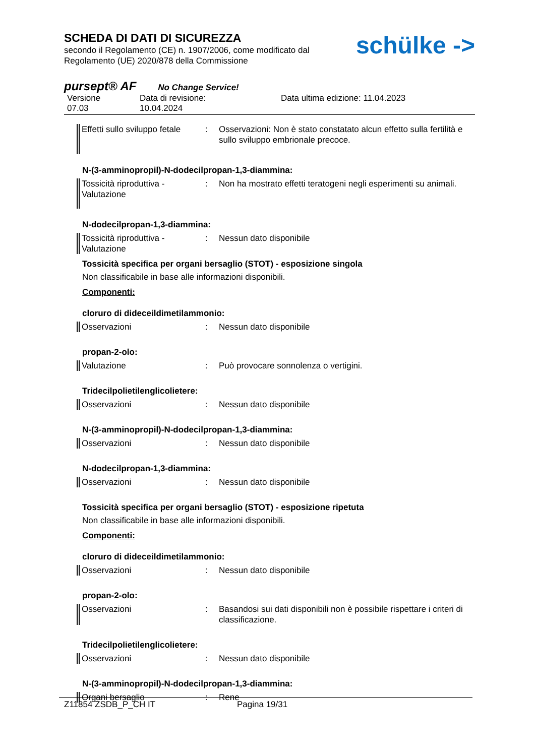schülke ->
SCHEDA DI DATI DI SICUREZZA
secondo il Regolamento (CE) n. 1907/2006, come modificato dal
Regolamento (UE) 2020/878 della Commissione
pursept® AF No Change Service!
Versione
07.03
Data di revisione:
10.04.2024
Data ultima edizione: 11.04.2023
Effetti sullo sviluppo fetale
: Osservazioni: Non è stato constatato alcun effetto sulla fertilità e sullo sviluppo embrionale precoce.
N-(3-amminopropil)-N-dodecilpropan-1,3-diammina:
Tossicità riproduttiva - Valutazione
: Non ha mostrato effetti teratogeni negli esperimenti su animali.
N-dodecilpropan-1,3-diammina:
Tossicità riproduttiva - Valutazione
: Nessun dato disponibile
Tossicità specifica per organi bersaglio (STOT) - esposizione singola
Non classificabile in base alle informazioni disponibili.
Componenti:
cloruro di dideceildimetilammonio:
Osservazioni : Nessun dato disponibile
propan-2-olo:
Valutazione : Può provocare sonnolenza o vertigini.
Tridecilpolietilenglicolietere:
Osservazioni : Nessun dato disponibile
N-(3-amminopropil)-N-dodecilpropan-1,3-diammina:
Osservazioni : Nessun dato disponibile
N-dodecilpropan-1,3-diammina:
Osservazioni : Nessun dato disponibile
Tossicità specifica per organi bersaglio (STOT) - esposizione ripetuta
Non classificabile in base alle informazioni disponibili.
Componenti:
cloruro di dideceildimetilammonio:
Osservazioni : Nessun dato disponibile
propan-2-olo:
Osservazioni : Basandosi sui dati disponibili non è possibile rispettare i criteri di classificazione.
Tridecilpolietilenglicolietere:
Osservazioni : Nessun dato disponibile
N-(3-amminopropil)-N-dodecilpropan-1,3-diammina:
Organi bersaglio : Rene
Z11854 ZSDB_P_CH IT Pagina 19/31